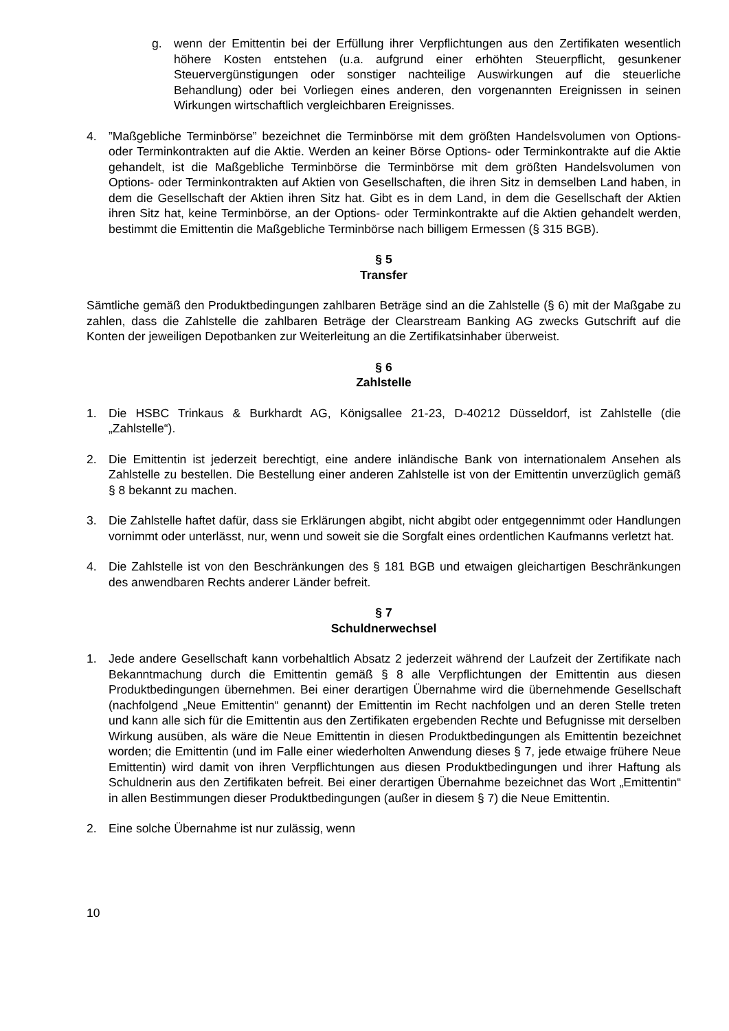g. wenn der Emittentin bei der Erfüllung ihrer Verpflichtungen aus den Zertifikaten wesentlich höhere Kosten entstehen (u.a. aufgrund einer erhöhten Steuerpflicht, gesunkener Steuervergünstigungen oder sonstiger nachteilige Auswirkungen auf die steuerliche Behandlung) oder bei Vorliegen eines anderen, den vorgenannten Ereignissen in seinen Wirkungen wirtschaftlich vergleichbaren Ereignisses.
4.”Maßgebliche Terminbörse” bezeichnet die Terminbörse mit dem größten Handelsvolumen von Options- oder Terminkontrakten auf die Aktie. Werden an keiner Börse Options- oder Terminkontrakte auf die Aktie gehandelt, ist die Maßgebliche Terminbörse die Terminbörse mit dem größten Handelsvolumen von Options- oder Terminkontrakten auf Aktien von Gesellschaften, die ihren Sitz in demselben Land haben, in dem die Gesellschaft der Aktien ihren Sitz hat. Gibt es in dem Land, in dem die Gesellschaft der Aktien ihren Sitz hat, keine Terminbörse, an der Options- oder Terminkontrakte auf die Aktien gehandelt werden, bestimmt die Emittentin die Maßgebliche Terminbörse nach billigem Ermessen (§ 315 BGB).
§ 5
Transfer
Sämtliche gemäß den Produktbedingungen zahlbaren Beträge sind an die Zahlstelle (§ 6) mit der Maßgabe zu zahlen, dass die Zahlstelle die zahlbaren Beträge der Clearstream Banking AG zwecks Gutschrift auf die Konten der jeweiligen Depotbanken zur Weiterleitung an die Zertifikatsinhaber überweist.
§ 6
Zahlstelle
1. Die HSBC Trinkaus & Burkhardt AG, Königsallee 21-23, D-40212 Düsseldorf, ist Zahlstelle (die „Zahlstelle“).
2. Die Emittentin ist jederzeit berechtigt, eine andere inländische Bank von internationalem Ansehen als Zahlstelle zu bestellen. Die Bestellung einer anderen Zahlstelle ist von der Emittentin unverzüglich gemäß § 8 bekannt zu machen.
3. Die Zahlstelle haftet dafür, dass sie Erklärungen abgibt, nicht abgibt oder entgegennimmt oder Handlungen vornimmt oder unterlässt, nur, wenn und soweit sie die Sorgfalt eines ordentlichen Kaufmanns verletzt hat.
4. Die Zahlstelle ist von den Beschränkungen des § 181 BGB und etwaigen gleichartigen Beschränkungen des anwendbaren Rechts anderer Länder befreit.
§ 7
Schuldnerwechsel
1. Jede andere Gesellschaft kann vorbehaltlich Absatz 2 jederzeit während der Laufzeit der Zertifikate nach Bekanntmachung durch die Emittentin gemäß § 8 alle Verpflichtungen der Emittentin aus diesen Produktbedingungen übernehmen. Bei einer derartigen Übernahme wird die übernehmende Gesellschaft (nachfolgend „Neue Emittentin“ genannt) der Emittentin im Recht nachfolgen und an deren Stelle treten und kann alle sich für die Emittentin aus den Zertifikaten ergebenden Rechte und Befugnisse mit derselben Wirkung ausüben, als wäre die Neue Emittentin in diesen Produktbedingungen als Emittentin bezeichnet worden; die Emittentin (und im Falle einer wiederholten Anwendung dieses § 7, jede etwaige frühere Neue Emittentin) wird damit von ihren Verpflichtungen aus diesen Produktbedingungen und ihrer Haftung als Schuldnerin aus den Zertifikaten befreit. Bei einer derartigen Übernahme bezeichnet das Wort „Emittentin“ in allen Bestimmungen dieser Produktbedingungen (außer in diesem § 7) die Neue Emittentin.
2. Eine solche Übernahme ist nur zulässig, wenn
10